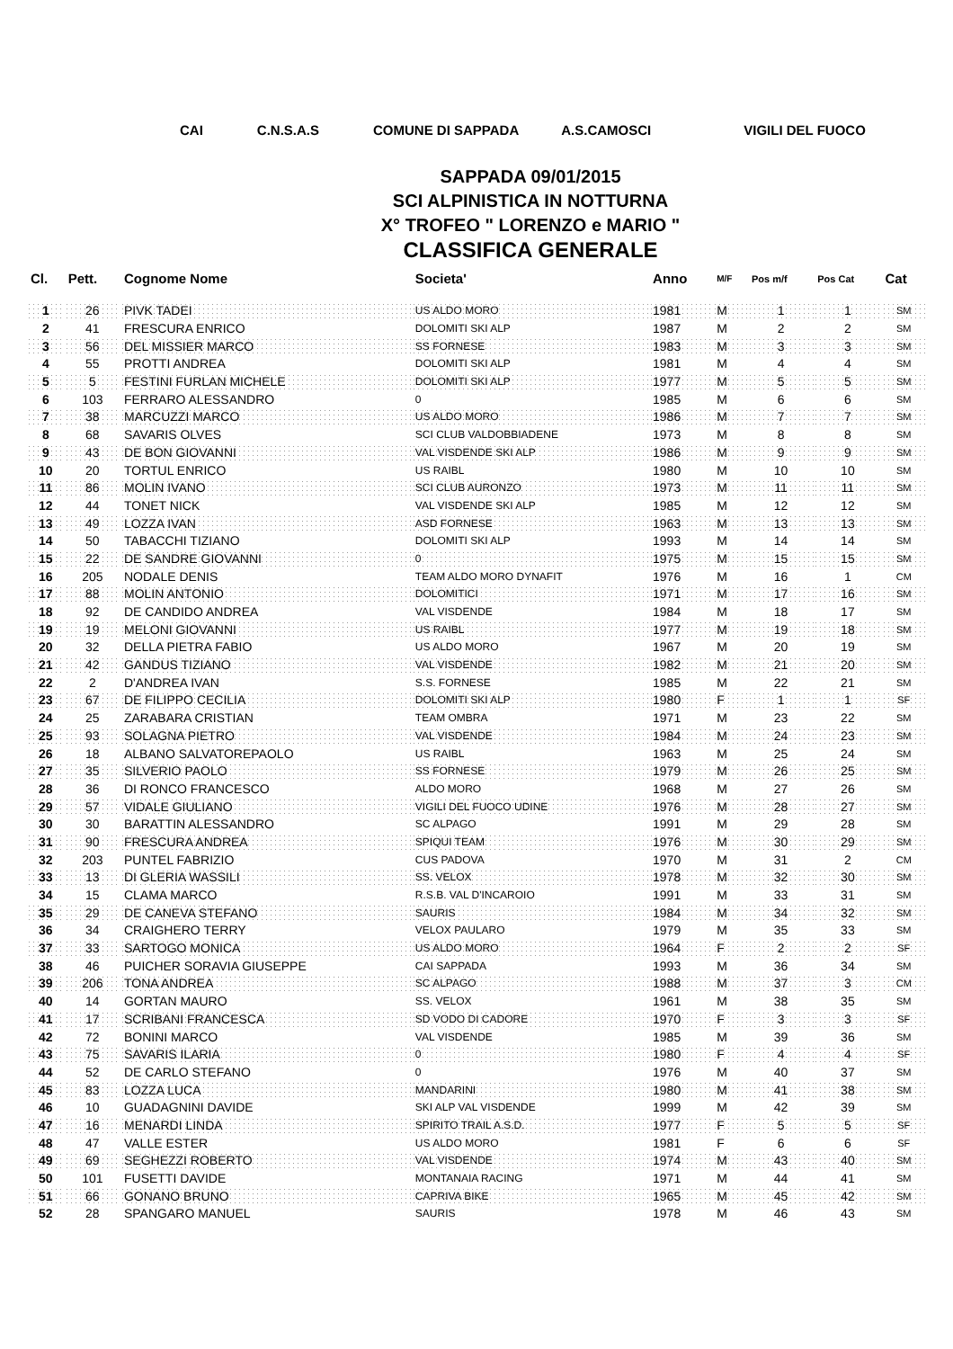CAI C.N.S.A.S COMUNE DI SAPPADA A.S.CAMOSCI VIGILI DEL FUOCO
SAPPADA 09/01/2015
SCI ALPINISTICA IN NOTTURNA
X° TROFEO " LORENZO e MARIO "
CLASSIFICA GENERALE
| Cl. | Pett. | Cognome Nome | Societa' | Anno | M/F | Pos m/f | Pos Cat | Cat |
| --- | --- | --- | --- | --- | --- | --- | --- | --- |
| 1 | 26 | PIVK TADEI | US ALDO MORO | 1981 | M | 1 | 1 | SM |
| 2 | 41 | FRESCURA ENRICO | DOLOMITI SKI ALP | 1987 | M | 2 | 2 | SM |
| 3 | 56 | DEL MISSIER MARCO | SS FORNESE | 1983 | M | 3 | 3 | SM |
| 4 | 55 | PROTTI ANDREA | DOLOMITI SKI ALP | 1981 | M | 4 | 4 | SM |
| 5 | 5 | FESTINI FURLAN MICHELE | DOLOMITI SKI ALP | 1977 | M | 5 | 5 | SM |
| 6 | 103 | FERRARO ALESSANDRO | 0 | 1985 | M | 6 | 6 | SM |
| 7 | 38 | MARCUZZI MARCO | US ALDO MORO | 1986 | M | 7 | 7 | SM |
| 8 | 68 | SAVARIS OLVES | SCI CLUB VALDOBBIADENE | 1973 | M | 8 | 8 | SM |
| 9 | 43 | DE BON GIOVANNI | VAL VISDENDE SKI ALP | 1986 | M | 9 | 9 | SM |
| 10 | 20 | TORTUL ENRICO | US RAIBL | 1980 | M | 10 | 10 | SM |
| 11 | 86 | MOLIN IVANO | SCI CLUB AURONZO | 1973 | M | 11 | 11 | SM |
| 12 | 44 | TONET NICK | VAL VISDENDE SKI ALP | 1985 | M | 12 | 12 | SM |
| 13 | 49 | LOZZA IVAN | ASD FORNESE | 1963 | M | 13 | 13 | SM |
| 14 | 50 | TABACCHI TIZIANO | DOLOMITI SKI ALP | 1993 | M | 14 | 14 | SM |
| 15 | 22 | DE SANDRE GIOVANNI | 0 | 1975 | M | 15 | 15 | SM |
| 16 | 205 | NODALE DENIS | TEAM ALDO MORO DYNAFIT | 1976 | M | 16 | 1 | CM |
| 17 | 88 | MOLIN ANTONIO | DOLOMITICI | 1971 | M | 17 | 16 | SM |
| 18 | 92 | DE CANDIDO ANDREA | VAL VISDENDE | 1984 | M | 18 | 17 | SM |
| 19 | 19 | MELONI GIOVANNI | US RAIBL | 1977 | M | 19 | 18 | SM |
| 20 | 32 | DELLA PIETRA FABIO | US ALDO MORO | 1967 | M | 20 | 19 | SM |
| 21 | 42 | GANDUS TIZIANO | VAL VISDENDE | 1982 | M | 21 | 20 | SM |
| 22 | 2 | D'ANDREA IVAN | S.S. FORNESE | 1985 | M | 22 | 21 | SM |
| 23 | 67 | DE FILIPPO CECILIA | DOLOMITI SKI ALP | 1980 | F | 1 | 1 | SF |
| 24 | 25 | ZARABARA CRISTIAN | TEAM OMBRA | 1971 | M | 23 | 22 | SM |
| 25 | 93 | SOLAGNA PIETRO | VAL VISDENDE | 1984 | M | 24 | 23 | SM |
| 26 | 18 | ALBANO SALVATOREPAOLO | US RAIBL | 1963 | M | 25 | 24 | SM |
| 27 | 35 | SILVERIO PAOLO | SS FORNESE | 1979 | M | 26 | 25 | SM |
| 28 | 36 | DI RONCO FRANCESCO | ALDO MORO | 1968 | M | 27 | 26 | SM |
| 29 | 57 | VIDALE GIULIANO | VIGILI DEL FUOCO UDINE | 1976 | M | 28 | 27 | SM |
| 30 | 30 | BARATTIN ALESSANDRO | SC ALPAGO | 1991 | M | 29 | 28 | SM |
| 31 | 90 | FRESCURA ANDREA | SPIQUI TEAM | 1976 | M | 30 | 29 | SM |
| 32 | 203 | PUNTEL FABRIZIO | CUS PADOVA | 1970 | M | 31 | 2 | CM |
| 33 | 13 | DI GLERIA WASSILI | SS. VELOX | 1978 | M | 32 | 30 | SM |
| 34 | 15 | CLAMA MARCO | R.S.B. VAL D'INCAROIO | 1991 | M | 33 | 31 | SM |
| 35 | 29 | DE CANEVA STEFANO | SAURIS | 1984 | M | 34 | 32 | SM |
| 36 | 34 | CRAIGHERO TERRY | VELOX PAULARO | 1979 | M | 35 | 33 | SM |
| 37 | 33 | SARTOGO MONICA | US ALDO MORO | 1964 | F | 2 | 2 | SF |
| 38 | 46 | PUICHER SORAVIA GIUSEPPE | CAI SAPPADA | 1993 | M | 36 | 34 | SM |
| 39 | 206 | TONA ANDREA | SC ALPAGO | 1988 | M | 37 | 3 | CM |
| 40 | 14 | GORTAN MAURO | SS. VELOX | 1961 | M | 38 | 35 | SM |
| 41 | 17 | SCRIBANI FRANCESCA | SD VODO DI CADORE | 1970 | F | 3 | 3 | SF |
| 42 | 72 | BONINI MARCO | VAL VISDENDE | 1985 | M | 39 | 36 | SM |
| 43 | 75 | SAVARIS ILARIA | 0 | 1980 | F | 4 | 4 | SF |
| 44 | 52 | DE CARLO STEFANO | 0 | 1976 | M | 40 | 37 | SM |
| 45 | 83 | LOZZA LUCA | MANDARINI | 1980 | M | 41 | 38 | SM |
| 46 | 10 | GUADAGNINI DAVIDE | SKI ALP VAL VISDENDE | 1999 | M | 42 | 39 | SM |
| 47 | 16 | MENARDI LINDA | SPIRITO TRAIL A.S.D. | 1977 | F | 5 | 5 | SF |
| 48 | 47 | VALLE ESTER | US ALDO MORO | 1981 | F | 6 | 6 | SF |
| 49 | 69 | SEGHEZZI ROBERTO | VAL VISDENDE | 1974 | M | 43 | 40 | SM |
| 50 | 101 | FUSETTI DAVIDE | MONTANAIA RACING | 1971 | M | 44 | 41 | SM |
| 51 | 66 | GONANO BRUNO | CAPRIVA BIKE | 1965 | M | 45 | 42 | SM |
| 52 | 28 | SPANGARO MANUEL | SAURIS | 1978 | M | 46 | 43 | SM |